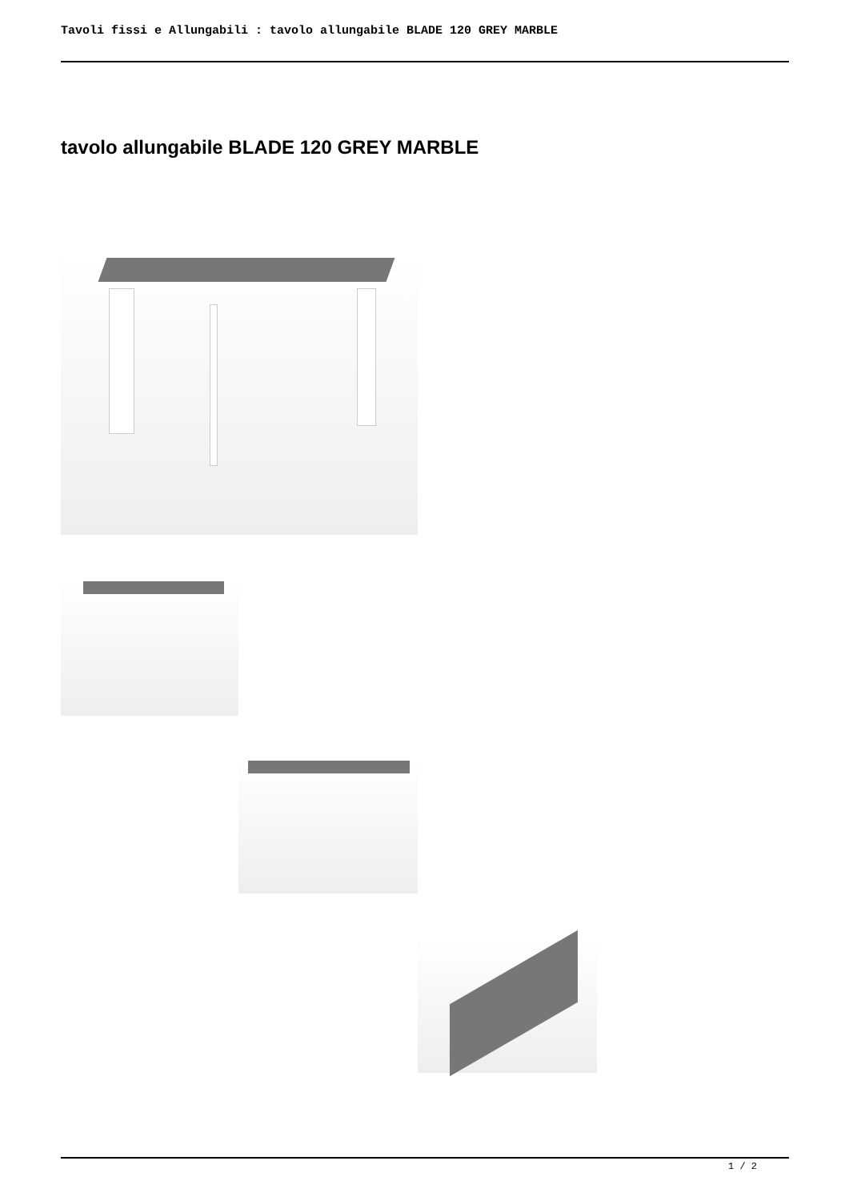Tavoli fissi e Allungabili : tavolo allungabile BLADE 120 GREY MARBLE
tavolo allungabile BLADE 120 GREY MARBLE
1 / 2